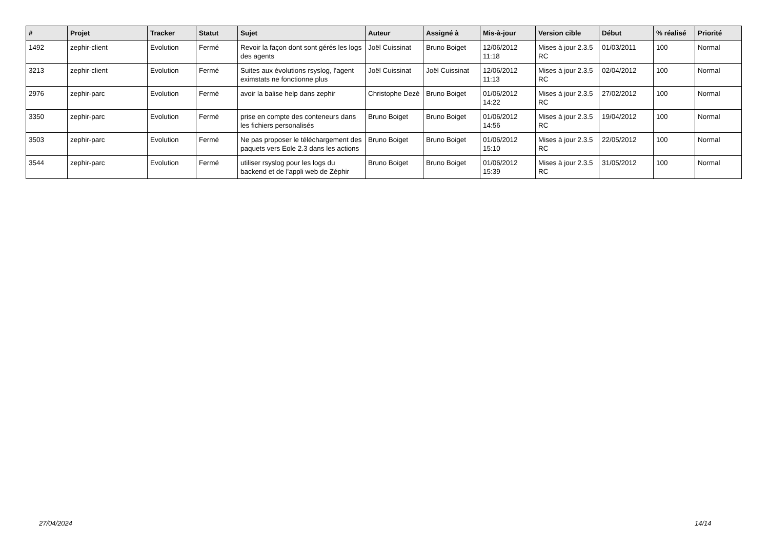| # | Projet | Tracker | Statut | Sujet | Auteur | Assigné à | Mis-à-jour | Version cible | Début | % réalisé | Priorité |
| --- | --- | --- | --- | --- | --- | --- | --- | --- | --- | --- | --- |
| 1492 | zephir-client | Evolution | Fermé | Revoir la façon dont sont gérés les logs des agents | Joël Cuissinat | Bruno Boiget | 12/06/2012 11:18 | Mises à jour 2.3.5 RC | 01/03/2011 | 100 | Normal |
| 3213 | zephir-client | Evolution | Fermé | Suites aux évolutions rsyslog, l'agent eximstats ne fonctionne plus | Joël Cuissinat | Joël Cuissinat | 12/06/2012 11:13 | Mises à jour 2.3.5 RC | 02/04/2012 | 100 | Normal |
| 2976 | zephir-parc | Evolution | Fermé | avoir la balise help dans zephir | Christophe Dezé | Bruno Boiget | 01/06/2012 14:22 | Mises à jour 2.3.5 RC | 27/02/2012 | 100 | Normal |
| 3350 | zephir-parc | Evolution | Fermé | prise en compte des conteneurs dans les fichiers personalisés | Bruno Boiget | Bruno Boiget | 01/06/2012 14:56 | Mises à jour 2.3.5 RC | 19/04/2012 | 100 | Normal |
| 3503 | zephir-parc | Evolution | Fermé | Ne pas proposer le téléchargement des paquets vers Eole 2.3 dans les actions | Bruno Boiget | Bruno Boiget | 01/06/2012 15:10 | Mises à jour 2.3.5 RC | 22/05/2012 | 100 | Normal |
| 3544 | zephir-parc | Evolution | Fermé | utiliser rsyslog pour les logs du backend et de l'appli web de Zéphir | Bruno Boiget | Bruno Boiget | 01/06/2012 15:39 | Mises à jour 2.3.5 RC | 31/05/2012 | 100 | Normal |
27/04/2024 14/14